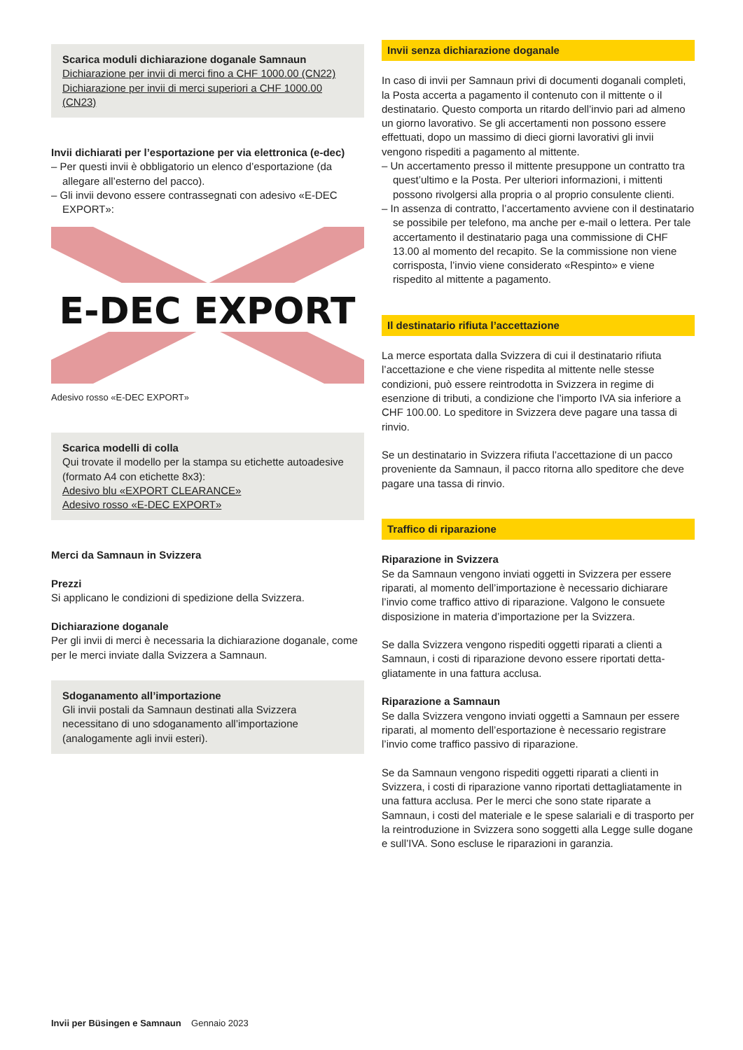Scarica moduli dichiarazione doganale Samnaun
Dichiarazione per invii di merci fino a CHF 1000.00 (CN22)
Dichiarazione per invii di merci superiori a CHF 1000.00 (CN23)
Invii dichiarati per l’esportazione per via elettronica (e-dec)
– Per questi invii è obbligatorio un elenco d’esportazione (da allegare all’esterno del pacco).
– Gli invii devono essere contrassegnati con adesivo «E-DEC EXPORT»:
E-DEC EXPORT
Adesivo rosso «E-DEC EXPORT»
Scarica modelli di colla
Qui trovate il modello per la stampa su etichette autoa­desive (formato A4 con etichette 8x3):
Adesivo blu «EXPORT CLEARANCE»
Adesivo rosso «E-DEC EXPORT»
Merci da Samnaun in Svizzera
Prezzi
Si applicano le condizioni di spedizione della Svizzera.
Dichiarazione doganale
Per gli invii di merci è necessaria la dichiarazione doganale, come per le merci inviate dalla Svizzera a Samnaun.
Sdoganamento all’importazione
Gli invii postali da Samnaun destinati alla Svizzera necessitano di uno sdoganamento all’importazione (analogamente agli invii esteri).
Invii senza dichiarazione doganale
In caso di invii per Samnaun privi di documenti doganali com­pleti, la Posta accerta a pagamento il contenuto con il mittente o il destinatario. Questo comporta un ritardo dell’invio pari ad almeno un giorno lavorativo. Se gli accertamenti non possono essere effettuati, dopo un massimo di dieci giorni lavorativi gli invii vengono rispediti a pagamento al mittente.
– Un accertamento presso il mittente presuppone un contratto tra quest’ultimo e la Posta. Per ulteriori informazioni, i mittenti possono rivolgersi alla propria o al proprio consulente clienti.
– In assenza di contratto, l’accertamento avviene con il destina­tario se possibile per telefono, ma anche per e-mail o lettera. Per tale accertamento il destinatario paga una commissione di CHF 13.00 al momento del recapito. Se la commissione non viene corrisposta, l’invio viene considerato «Respinto» e viene rispedito al mittente a pagamento.
Il destinatario rifiuta l’accettazione
La merce esportata dalla Svizzera di cui il destinatario rifiuta l’accettazione e che viene rispedita al mittente nelle stesse condizioni, può essere reintrodotta in Svizzera in regime di esenzione di tributi, a condizione che l’importo IVA sia infe­riore a CHF 100.00. Lo speditore in Svizzera deve pagare una tassa di rinvio.
Se un destinatario in Svizzera rifiuta l’accettazione di un pacco proveniente da Samnaun, il pacco ritorna allo speditore che deve pagare una tassa di rinvio.
Traffico di riparazione
Riparazione in Svizzera
Se da Samnaun vengono inviati oggetti in Svizzera per essere riparati, al momento dell’importazione è necessario dichiarare l’invio come traffico attivo di riparazione. Valgono le consuete disposizione in materia d’importazione per la Svizzera.
Se dalla Svizzera vengono rispediti oggetti riparati a clienti a Samnaun, i costi di riparazione devono essere riportati detta­gliatamente in una fattura acclusa.
Riparazione a Samnaun
Se dalla Svizzera vengono inviati oggetti a Samnaun per essere riparati, al momento dell’esportazione è necessario registrare l’invio come traffico passivo di riparazione.
Se da Samnaun vengono rispediti oggetti riparati a clienti in Svizzera, i costi di riparazione vanno riportati dettagliatamente in una fattura acclusa. Per le merci che sono state riparate a Samnaun, i costi del materiale e le spese salariali e di trasporto per la reintroduzione in Svizzera sono soggetti alla Legge sulle dogane e sull’IVA. Sono escluse le riparazioni in garanzia.
Invii per Büsingen e Samnaun Gennaio 2023